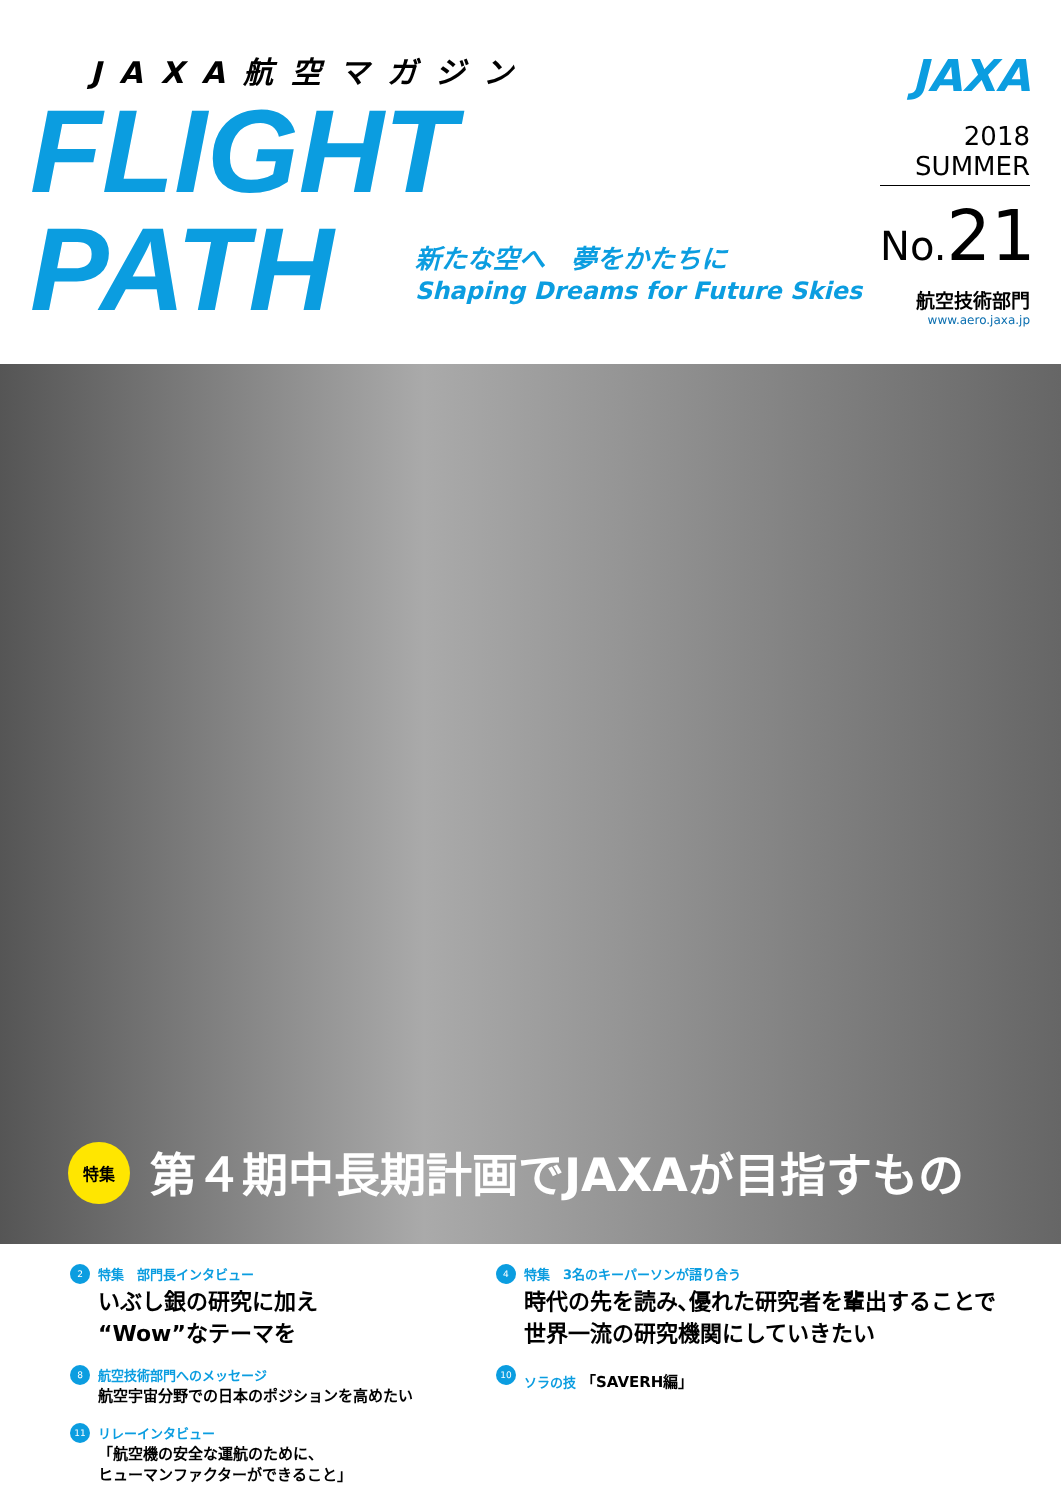JAXA航空マガジン
FLIGHT
PATH
新たな空へ　夢をかたちに
Shaping Dreams for Future Skies
JAXA
2018
SUMMER
No. 21
航空技術部門
www.aero.jaxa.jp
特集
第４期中長期計画でJAXAが目指すもの
2
特集　部門長インタビュー
いぶし銀の研究に加え
“Wow”なテーマを
8
航空技術部門へのメッセージ
航空宇宙分野での日本のポジションを高めたい
11
リレーインタビュー
「航空機の安全な運航のために、
ヒューマンファクターができること」
4
特集　3名のキーパーソンが語り合う
時代の先を読み､優れた研究者を輩出することで
世界一流の研究機関にしていきたい
10
ソラの技 「SAVERH編」